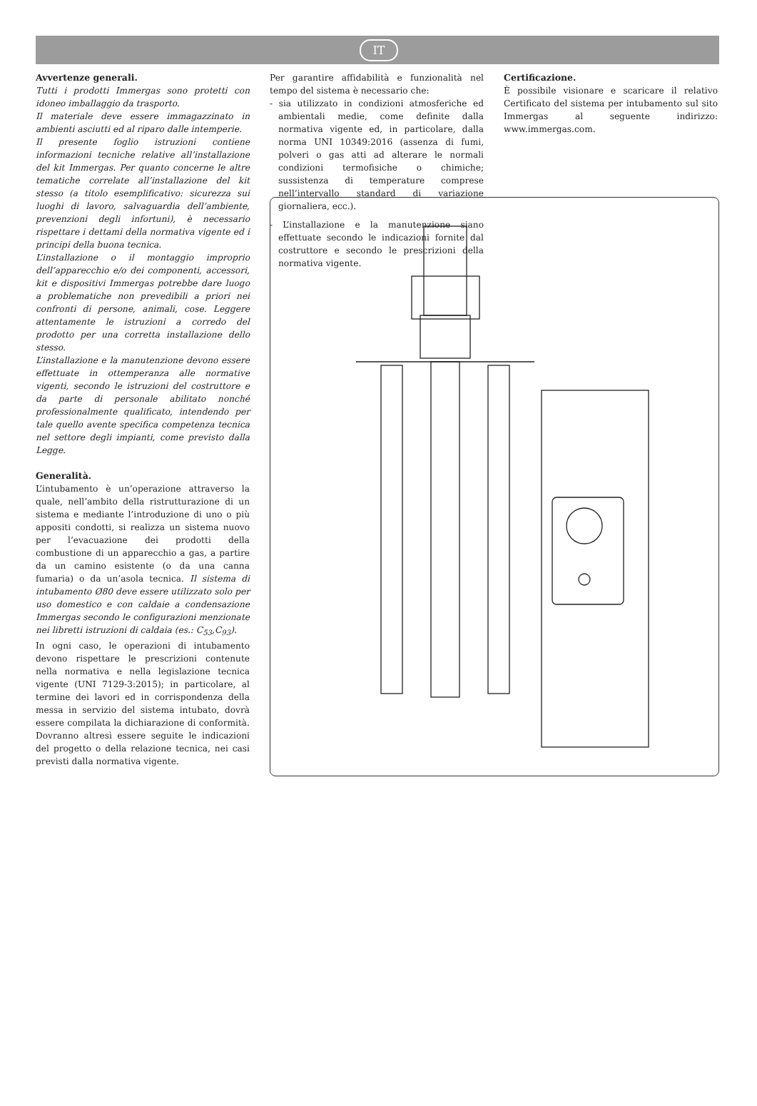IT
Avvertenze generali.
Tutti i prodotti Immergas sono protetti con idoneo imballaggio da trasporto.
Il materiale deve essere immagazzinato in ambienti asciutti ed al riparo dalle intemperie.
Il presente foglio istruzioni contiene informazioni tecniche relative all’installazione del kit Immergas. Per quanto concerne le altre tematiche correlate all’installazione del kit stesso (a titolo esemplificativo: sicurezza sui luoghi di lavoro, salvaguardia dell’ambiente, prevenzioni degli infortuni), è necessario rispettare i dettami della normativa vigente ed i principi della buona tecnica.
L’installazione o il montaggio improprio dell’apparecchio e/o dei componenti, accessori, kit e dispositivi Immergas potrebbe dare luogo a problematiche non prevedibili a priori nei confronti di persone, animali, cose. Leggere attentamente le istruzioni a corredo del prodotto per una corretta installazione dello stesso.
L’installazione e la manutenzione devono essere effettuate in ottemperanza alle normative vigenti, secondo le istruzioni del costruttore e da parte di personale abilitato nonché professionalmente qualificato, intendendo per tale quello avente specifica competenza tecnica nel settore degli impianti, come previsto dalla Legge.
Generalità.
L’intubamento è un’operazione attraverso la quale, nell’ambito della ristrutturazione di un sistema e mediante l’introduzione di uno o più appositi condotti, si realizza un sistema nuovo per l’evacuazione dei prodotti della combustione di un apparecchio a gas, a partire da un camino esistente (o da una canna fumaria) o da un’asola tecnica. Il sistema di intubamento Ø80 deve essere utilizzato solo per uso domestico e con caldaie a condensazione Immergas secondo le configurazioni menzionate nei libretti istruzioni di caldaia (es.: C<sub>53</sub>,C<sub>93</sub>).
In ogni caso, le operazioni di intubamento devono rispettare le prescrizioni contenute nella normativa e nella legislazione tecnica vigente (UNI 7129-3:2015); in particolare, al termine dei lavori ed in corrispondenza della messa in servizio del sistema intubato, dovrà essere compilata la dichiarazione di conformità. Dovranno altresì essere seguite le indicazioni del progetto o della relazione tecnica, nei casi previsti dalla normativa vigente.
Per garantire affidabilità e funzionalità nel tempo del sistema è necessario che:
- sia utilizzato in condizioni atmosferiche ed ambientali medie, come definite dalla normativa vigente ed, in particolare, dalla norma UNI 10349:2016 (assenza di fumi, polveri o gas atti ad alterare le normali condizioni termofisiche o chimiche; sussistenza di temperature comprese nell’intervallo standard di variazione giornaliera, ecc.).
- L’installazione e la manutenzione siano effettuate secondo le indicazioni fornite dal costruttore e secondo le prescrizioni della normativa vigente.
Certificazione.
È possibile visionare e scaricare il relativo Certificato del sistema per intubamento sul sito Immergas al seguente indirizzo: www.immergas.com.